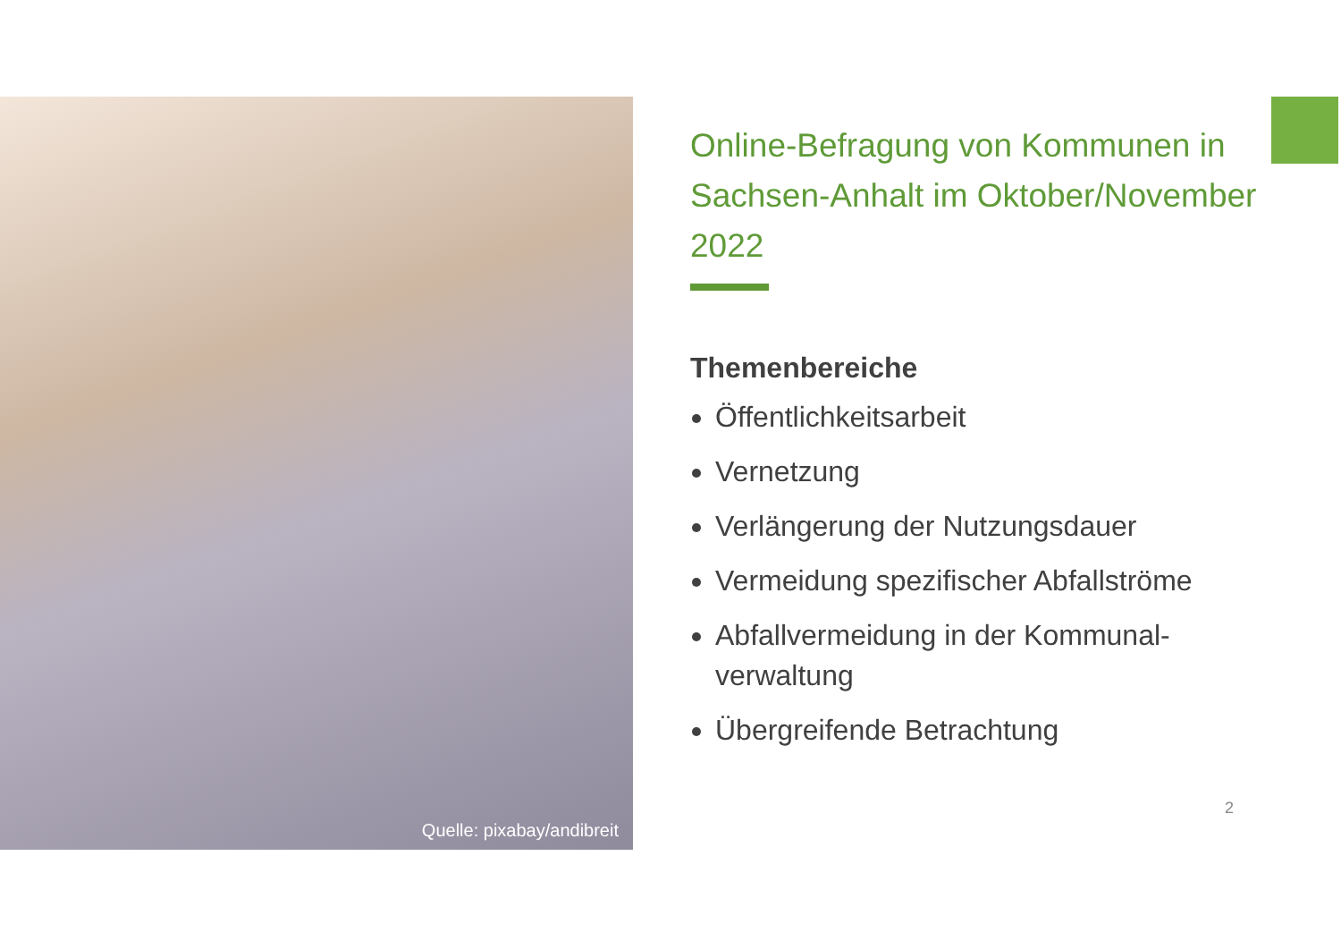Quelle: pixabay/andibreit
Online-Befragung von Kommunen in Sachsen-Anhalt im Oktober/November 2022
Themenbereiche
Öffentlichkeitsarbeit
Vernetzung
Verlängerung der Nutzungsdauer
Vermeidung spezifischer Abfallströme
Abfallvermeidung in der Kommunal-verwaltung
Übergreifende Betrachtung
2